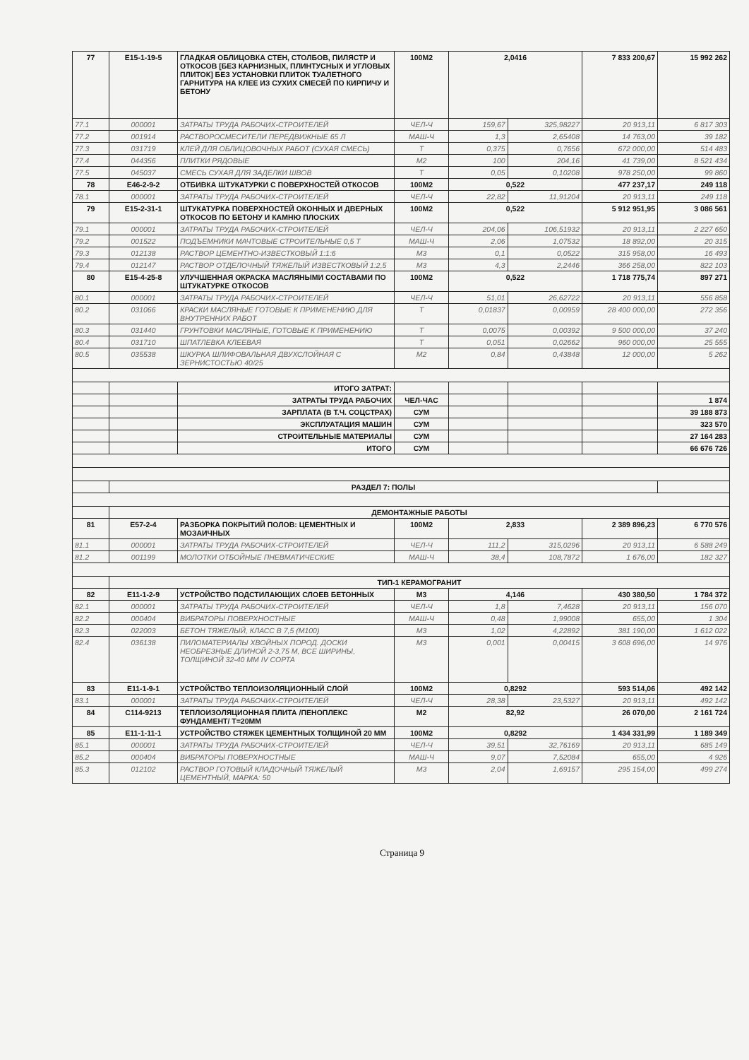| 77 | E15-1-19-5 | ГЛАДКАЯ ОБЛИЦОВКА СТЕН, СТОЛБОВ, ПИЛЯСТР И ОТКОСОВ [БЕЗ КАРНИЗНЫХ, ПЛИНТУСНЫХ И УГЛОВЫХ ПЛИТОК] БЕЗ УСТАНОВКИ ПЛИТОК ТУАЛЕТНОГО ГАРНИТУРА НА КЛЕЕ ИЗ СУХИХ СМЕСЕЙ ПО КИРПИЧУ И БЕТОНУ | 100М2 | 2,0416 | | 7 833 200,67 | 15 992 262 |
| 77.1 | 000001 | ЗАТРАТЫ ТРУДА РАБОЧИХ-СТРОИТЕЛЕЙ | ЧЕЛ-Ч | 159,67 | 325,98227 | 20 913,11 | 6 817 303 |
| 77.2 | 001914 | РАСТВОРОСМЕСИТЕЛИ ПЕРЕДВИЖНЫЕ 65 Л | МАШ-Ч | 1,3 | 2,65408 | 14 763,00 | 39 182 |
| 77.3 | 031719 | КЛЕЙ ДЛЯ ОБЛИЦОВОЧНЫХ РАБОТ (СУХАЯ СМЕСЬ) | Т | 0,375 | 0,7656 | 672 000,00 | 514 483 |
| 77.4 | 044356 | ПЛИТКИ РЯДОВЫЕ | М2 | 100 | 204,16 | 41 739,00 | 8 521 434 |
| 77.5 | 045037 | СМЕСЬ СУХАЯ ДЛЯ ЗАДЕЛКИ ШВОВ | Т | 0,05 | 0,10208 | 978 250,00 | 99 860 |
| 78 | E46-2-9-2 | ОТБИВКА ШТУКАТУРКИ С ПОВЕРХНОСТЕЙ ОТКОСОВ | 100М2 | 0,522 | | 477 237,17 | 249 118 |
| 78.1 | 000001 | ЗАТРАТЫ ТРУДА РАБОЧИХ-СТРОИТЕЛЕЙ | ЧЕЛ-Ч | 22,82 | 11,91204 | 20 913,11 | 249 118 |
| 79 | E15-2-31-1 | ШТУКАТУРКА ПОВЕРХНОСТЕЙ ОКОННЫХ И ДВЕРНЫХ ОТКОСОВ ПО БЕТОНУ И КАМНЮ ПЛОСКИХ | 100М2 | 0,522 | | 5 912 951,95 | 3 086 561 |
| 79.1 | 000001 | ЗАТРАТЫ ТРУДА РАБОЧИХ-СТРОИТЕЛЕЙ | ЧЕЛ-Ч | 204,06 | 106,51932 | 20 913,11 | 2 227 650 |
| 79.2 | 001522 | ПОДЪЕМНИКИ МАЧТОВЫЕ СТРОИТЕЛЬНЫЕ 0,5 Т | МАШ-Ч | 2,06 | 1,07532 | 18 892,00 | 20 315 |
| 79.3 | 012138 | РАСТВОР ЦЕМЕНТНО-ИЗВЕСТКОВЫЙ 1:1:6 | М3 | 0,1 | 0,0522 | 315 958,00 | 16 493 |
| 79.4 | 012147 | РАСТВОР ОТДЕЛОЧНЫЙ ТЯЖЕЛЫЙ ИЗВЕСТКОВЫЙ 1:2,5 | М3 | 4,3 | 2,2446 | 366 258,00 | 822 103 |
| 80 | E15-4-25-8 | УЛУЧШЕННАЯ ОКРАСКА МАСЛЯНЫМИ СОСТАВАМИ ПО ШТУКАТУРКЕ ОТКОСОВ | 100М2 | 0,522 | | 1 718 775,74 | 897 271 |
| 80.1 | 000001 | ЗАТРАТЫ ТРУДА РАБОЧИХ-СТРОИТЕЛЕЙ | ЧЕЛ-Ч | 51,01 | 26,62722 | 20 913,11 | 556 858 |
| 80.2 | 031066 | КРАСКИ МАСЛЯНЫЕ ГОТОВЫЕ К ПРИМЕНЕНИЮ ДЛЯ ВНУТРЕННИХ РАБОТ | Т | 0,01837 | 0,00959 | 28 400 000,00 | 272 356 |
| 80.3 | 031440 | ГРУНТОВКИ МАСЛЯНЫЕ, ГОТОВЫЕ К ПРИМЕНЕНИЮ | Т | 0,0075 | 0,00392 | 9 500 000,00 | 37 240 |
| 80.4 | 031710 | ШПАТЛЕВКА КЛЕЕВАЯ | Т | 0,051 | 0,02662 | 960 000,00 | 25 555 |
| 80.5 | 035538 | ШКУРКА ШЛИФОВАЛЬНАЯ ДВУХСЛОЙНАЯ С ЗЕРНИСТОСТЬЮ 40/25 | М2 | 0,84 | 0,43848 | 12 000,00 | 5 262 |
| | | ИТОГО ЗАТРАТ: | | | | | |
| | | ЗАТРАТЫ ТРУДА РАБОЧИХ | ЧЕЛ-ЧАС | | | | 1 874 |
| | | ЗАРПЛАТА (В Т.Ч. СОЦСТРАХ) | СУМ | | | | 39 188 873 |
| | | ЭКСПЛУАТАЦИЯ МАШИН | СУМ | | | | 323 570 |
| | | СТРОИТЕЛЬНЫЕ МАТЕРИАЛЫ | СУМ | | | | 27 164 283 |
| | | ИТОГО | СУМ | | | | 66 676 726 |
| | РАЗДЕЛ 7: ПОЛЫ | | | | | | |
| | ДЕМОНТАЖНЫЕ РАБОТЫ | | | | | | |
| 81 | E57-2-4 | РАЗБОРКА ПОКРЫТИЙ ПОЛОВ: ЦЕМЕНТНЫХ И МОЗАИЧНЫХ | 100М2 | 2,833 | | 2 389 896,23 | 6 770 576 |
| 81.1 | 000001 | ЗАТРАТЫ ТРУДА РАБОЧИХ-СТРОИТЕЛЕЙ | ЧЕЛ-Ч | 111,2 | 315,0296 | 20 913,11 | 6 588 249 |
| 81.2 | 001199 | МОЛОТКИ ОТБОЙНЫЕ ПНЕВМАТИЧЕСКИЕ | МАШ-Ч | 38,4 | 108,7872 | 1 676,00 | 182 327 |
| | ТИП-1 КЕРАМОГРАНИТ | | | | | | |
| 82 | E11-1-2-9 | УСТРОЙСТВО ПОДСТИЛАЮЩИХ СЛОЕВ БЕТОННЫХ | М3 | 4,146 | | 430 380,50 | 1 784 372 |
| 82.1 | 000001 | ЗАТРАТЫ ТРУДА РАБОЧИХ-СТРОИТЕЛЕЙ | ЧЕЛ-Ч | 1,8 | 7,4628 | 20 913,11 | 156 070 |
| 82.2 | 000404 | ВИБРАТОРЫ ПОВЕРХНОСТНЫЕ | МАШ-Ч | 0,48 | 1,99008 | 655,00 | 1 304 |
| 82.3 | 022003 | БЕТОН ТЯЖЕЛЫЙ, КЛАСС В 7,5 (М100) | М3 | 1,02 | 4,22892 | 381 190,00 | 1 612 022 |
| 82.4 | 036138 | ПИЛОМАТЕРИАЛЫ ХВОЙНЫХ ПОРОД. ДОСКИ НЕОБРЕЗНЫЕ ДЛИНОЙ 2-3,75 М, ВСЕ ШИРИНЫ, ТОЛЩИНОЙ 32-40 ММ IV СОРТА | М3 | 0,001 | 0,00415 | 3 608 696,00 | 14 976 |
| 83 | E11-1-9-1 | УСТРОЙСТВО ТЕПЛОИЗОЛЯЦИОННЫЙ СЛОЙ | 100М2 | 0,8292 | | 593 514,06 | 492 142 |
| 83.1 | 000001 | ЗАТРАТЫ ТРУДА РАБОЧИХ-СТРОИТЕЛЕЙ | ЧЕЛ-Ч | 28,38 | 23,5327 | 20 913,11 | 492 142 |
| 84 | C114-9213 | ТЕПЛОИЗОЛЯЦИОННАЯ ПЛИТА /ПЕНОПЛЕКС ФУНДАМЕНТ/ Т=20ММ | М2 | 82,92 | | 26 070,00 | 2 161 724 |
| 85 | E11-1-11-1 | УСТРОЙСТВО СТЯЖЕК ЦЕМЕНТНЫХ ТОЛЩИНОЙ 20 ММ | 100М2 | 0,8292 | | 1 434 331,99 | 1 189 349 |
| 85.1 | 000001 | ЗАТРАТЫ ТРУДА РАБОЧИХ-СТРОИТЕЛЕЙ | ЧЕЛ-Ч | 39,51 | 32,76169 | 20 913,11 | 685 149 |
| 85.2 | 000404 | ВИБРАТОРЫ ПОВЕРХНОСТНЫЕ | МАШ-Ч | 9,07 | 7,52084 | 655,00 | 4 926 |
| 85.3 | 012102 | РАСТВОР ГОТОВЫЙ КЛАДОЧНЫЙ ТЯЖЕЛЫЙ ЦЕМЕНТНЫЙ, МАРКА: 50 | М3 | 2,04 | 1,69157 | 295 154,00 | 499 274 |
Страница 9